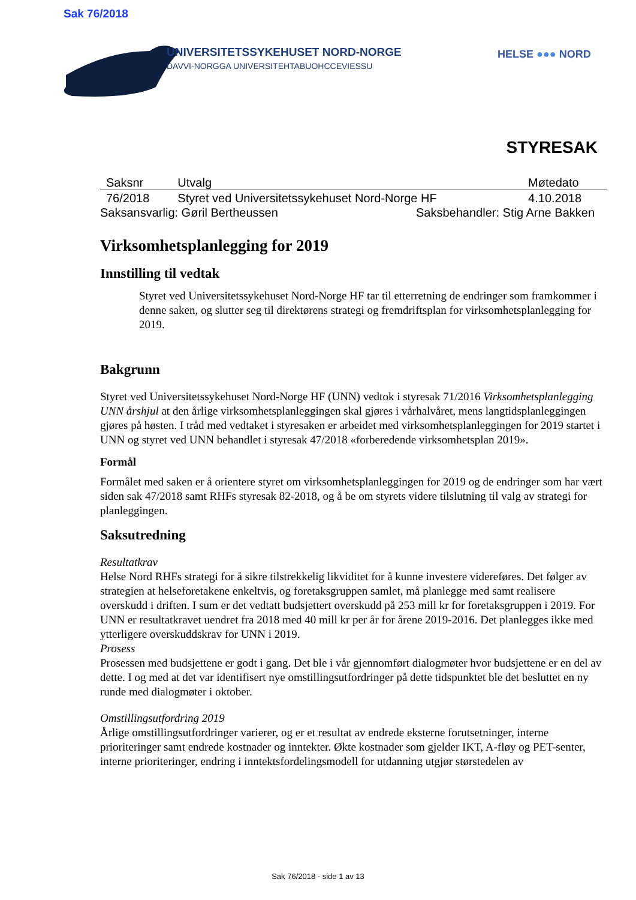Sak 76/2018
UNIVERSITETSSYKEHUSET NORD-NORGE
DAVVI-NORGGA UNIVERSITEHTABUOHCCEVIESSU
HELSE ●●● NORD
STYRESAK
| Saksnr | Utvalg | Møtedato |
| --- | --- | --- |
| 76/2018 | Styret ved Universitetssykehuset Nord-Norge HF | 4.10.2018 |
Saksansvarlig: Gøril Bertheussen Saksbehandler: Stig Arne Bakken
Virksomhetsplanlegging for 2019
Innstilling til vedtak
Styret ved Universitetssykehuset Nord-Norge HF tar til etterretning de endringer som framkommer i denne saken, og slutter seg til direktørens strategi og fremdriftsplan for virksomhetsplanlegging for 2019.
Bakgrunn
Styret ved Universitetssykehuset Nord-Norge HF (UNN) vedtok i styresak 71/2016 Virksomhetsplanlegging UNN årshjul at den årlige virksomhetsplanleggingen skal gjøres i vårhalvåret, mens langtidsplanleggingen gjøres på høsten. I tråd med vedtaket i styresaken er arbeidet med virksomhetsplanleggingen for 2019 startet i UNN og styret ved UNN behandlet i styresak 47/2018 «forberedende virksomhetsplan 2019».
Formål
Formålet med saken er å orientere styret om virksomhetsplanleggingen for 2019 og de endringer som har vært siden sak 47/2018 samt RHFs styresak 82-2018, og å be om styrets videre tilslutning til valg av strategi for planleggingen.
Saksutredning
Resultatkrav
Helse Nord RHFs strategi for å sikre tilstrekkelig likviditet for å kunne investere videreføres. Det følger av strategien at helseforetakene enkeltvis, og foretaksgruppen samlet, må planlegge med samt realisere overskudd i driften. I sum er det vedtatt budsjettert overskudd på 253 mill kr for foretaksgruppen i 2019. For UNN er resultatkravet uendret fra 2018 med 40 mill kr per år for årene 2019-2016. Det planlegges ikke med ytterligere overskuddskrav for UNN i 2019.
Prosess
Prosessen med budsjettene er godt i gang. Det ble i vår gjennomført dialogmøter hvor budsjettene er en del av dette. I og med at det var identifisert nye omstillingsutfordringer på dette tidspunktet ble det besluttet en ny runde med dialogmøter i oktober.
Omstillingsutfordring 2019
Årlige omstillingsutfordringer varierer, og er et resultat av endrede eksterne forutsetninger, interne prioriteringer samt endrede kostnader og inntekter. Økte kostnader som gjelder IKT, A-fløy og PET-senter, interne prioriteringer, endring i inntektsfordelingsmodell for utdanning utgjør størstedelen av
Sak 76/2018 - side 1 av 13